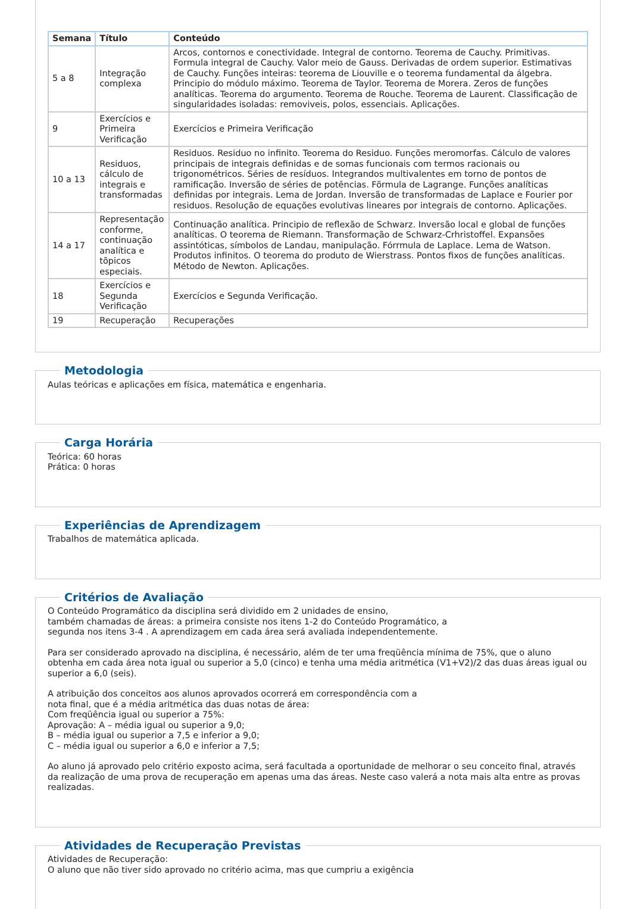| Semana | Título | Conteúdo |
| --- | --- | --- |
| 5 a 8 | Integração complexa | Arcos, contornos e conectividade. Integral de contorno. Teorema de Cauchy. Primitivas. Formula integral de Cauchy. Valor meio de Gauss. Derivadas de ordem superior. Estimativas de Cauchy. Funções inteiras: teorema de Liouville e o teorema fundamental da álgebra. Principio do módulo máximo. Teorema de Taylor. Teorema de Morera. Zeros de funções analíticas. Teorema do argumento. Teorema de Rouche. Teorema de Laurent. Classificação de singularidades isoladas: removiveis, polos, essenciais. Aplicações. |
| 9 | Exercícios e Primeira Verificação | Exercícios e Primeira Verificação |
| 10 a 13 | Residuos, cálculo de integrais e transformadas | Residuos. Residuo no infinito. Teorema do Residuo. Funções meromorfas. Cálculo de valores principais de integrais definidas e de somas funcionais com termos racionais ou trigonométricos. Séries de resíduos. Integrandos multivalentes em torno de pontos de ramificação. Inversão de séries de potências. Fõrmula de Lagrange. Funções analíticas definidas por integrais. Lema de Jordan. Inversão de transformadas de Laplace e Fourier por residuos. Resolução de equações evolutivas lineares por integrais de contorno. Aplicações. |
| 14 a 17 | Representação conforme, continuação analítica e tõpicos especiais. | Continuação analítica. Principio de reflexão de Schwarz. Inversão local e global de funções analíticas. O teorema de Riemann. Transformação de Schwarz-Crhristoffel. Expansões assintóticas, símbolos de Landau, manipulação. Fórrmula de Laplace. Lema de Watson. Produtos infinitos. O teorema do produto de Wierstrass. Pontos fixos de funções analíticas. Método de Newton. Aplicações. |
| 18 | Exercícios e Segunda Verificação | Exercícios e Segunda Verificação. |
| 19 | Recuperação | Recuperações |
Metodologia
Aulas teóricas e aplicações em física, matemática e engenharia.
Carga Horária
Teórica: 60 horas
Prática: 0 horas
Experiências de Aprendizagem
Trabalhos de matemática aplicada.
Critérios de Avaliação
O Conteúdo Programático da disciplina será dividido em 2 unidades de ensino,
também chamadas de áreas: a primeira consiste nos itens 1-2 do Conteúdo Programático, a
segunda nos itens 3-4 . A aprendizagem em cada área será avaliada independentemente.
Para ser considerado aprovado na disciplina, é necessário, além de ter uma freqüência mínima de 75%, que o aluno obtenha em cada área nota igual ou superior a 5,0 (cinco) e tenha uma média aritmética (V1+V2)/2 das duas áreas igual ou superior a 6,0 (seis).
A atribuição dos conceitos aos alunos aprovados ocorrerá em correspondência com a
nota final, que é a média aritmética das duas notas de área:
Com freqüência igual ou superior a 75%:
Aprovação: A – média igual ou superior a 9,0;
B – média igual ou superior a 7,5 e inferior a 9,0;
C – média igual ou superior a 6,0 e inferior a 7,5;
Ao aluno já aprovado pelo critério exposto acima, será facultada a oportunidade de melhorar o seu conceito final, através da realização de uma prova de recuperação em apenas uma das áreas. Neste caso valerá a nota mais alta entre as provas realizadas.
Atividades de Recuperação Previstas
Atividades de Recuperação:
O aluno que não tiver sido aprovado no critério acima, mas que cumpriu a exigência